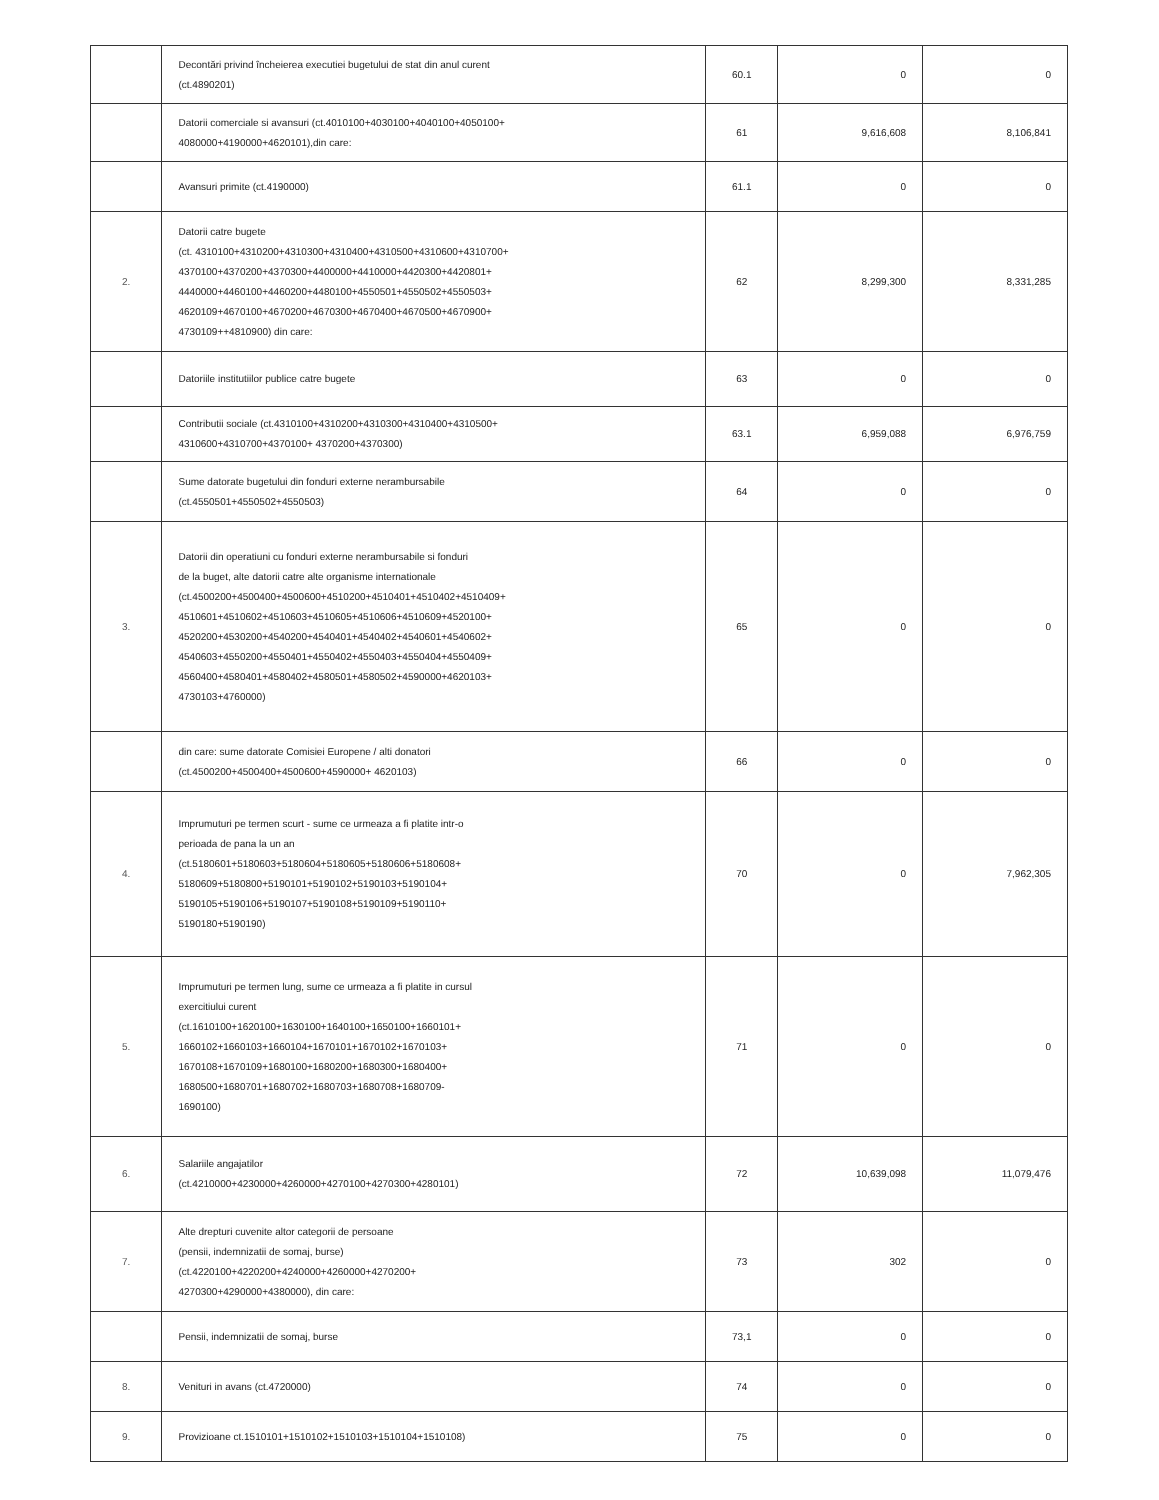| | Decontări privind încheierea executiei bugetului de stat din anul curent (ct.4890201) | 60.1 | 0 | 0 |
| | Datorii comerciale si avansuri (ct.4010100+4030100+4040100+4050100+ 4080000+4190000+4620101),din care: | 61 | 9,616,608 | 8,106,841 |
| | Avansuri primite (ct.4190000) | 61.1 | 0 | 0 |
| 2. | Datorii catre bugete (ct. 4310100+4310200+4310300+4310400+4310500+4310600+4310700+ 4370100+4370200+4370300+4400000+4410000+4420300+4420801+ 4440000+4460100+4460200+4480100+4550501+4550502+4550503+ 4620109+4670100+4670200+4670300+4670400+4670500+4670900+ 4730109++4810900) din care: | 62 | 8,299,300 | 8,331,285 |
| | Datoriile institutiilor publice catre bugete | 63 | 0 | 0 |
| | Contributii sociale (ct.4310100+4310200+4310300+4310400+4310500+ 4310600+4310700+4370100+ 4370200+4370300) | 63.1 | 6,959,088 | 6,976,759 |
| | Sume datorate bugetului din fonduri externe nerambursabile (ct.4550501+4550502+4550503) | 64 | 0 | 0 |
| 3. | Datorii din operatiuni cu fonduri externe nerambursabile si fonduri de la buget, alte datorii catre alte organisme internationale (ct.4500200+4500400+4500600+4510200+4510401+4510402+4510409+ 4510601+4510602+4510603+4510605+4510606+4510609+4520100+ 4520200+4530200+4540200+4540401+4540402+4540601+4540602+ 4540603+4550200+4550401+4550402+4550403+4550404+4550409+ 4560400+4580401+4580402+4580501+4580502+4590000+4620103+ 4730103+4760000) | 65 | 0 | 0 |
| | din care: sume datorate Comisiei Europene / alti donatori (ct.4500200+4500400+4500600+4590000+ 4620103) | 66 | 0 | 0 |
| 4. | Imprumuturi pe termen scurt - sume ce urmeaza a fi platite intr-o perioada de pana la un an (ct.5180601+5180603+5180604+5180605+5180606+5180608+ 5180609+5180800+5190101+5190102+5190103+5190104+ 5190105+5190106+5190107+5190108+5190109+5190110+ 5190180+5190190) | 70 | 0 | 7,962,305 |
| 5. | Imprumuturi pe termen lung, sume ce urmeaza a fi platite in cursul exercitiului curent (ct.1610100+1620100+1630100+1640100+1650100+1660101+ 1660102+1660103+1660104+1670101+1670102+1670103+ 1670108+1670109+1680100+1680200+1680300+1680400+ 1680500+1680701+1680702+1680703+1680708+1680709- 1690100) | 71 | 0 | 0 |
| 6. | Salariile angajatilor (ct.4210000+4230000+4260000+4270100+4270300+4280101) | 72 | 10,639,098 | 11,079,476 |
| 7. | Alte drepturi cuvenite altor categorii de persoane (pensii, indemnizatii de somaj, burse) (ct.4220100+4220200+4240000+4260000+4270200+ 4270300+4290000+4380000), din care: | 73 | 302 | 0 |
| | Pensii, indemnizatii de somaj, burse | 73,1 | 0 | 0 |
| 8. | Venituri in avans (ct.4720000) | 74 | 0 | 0 |
| 9. | Provizioane ct.1510101+1510102+1510103+1510104+1510108) | 75 | 0 | 0 |